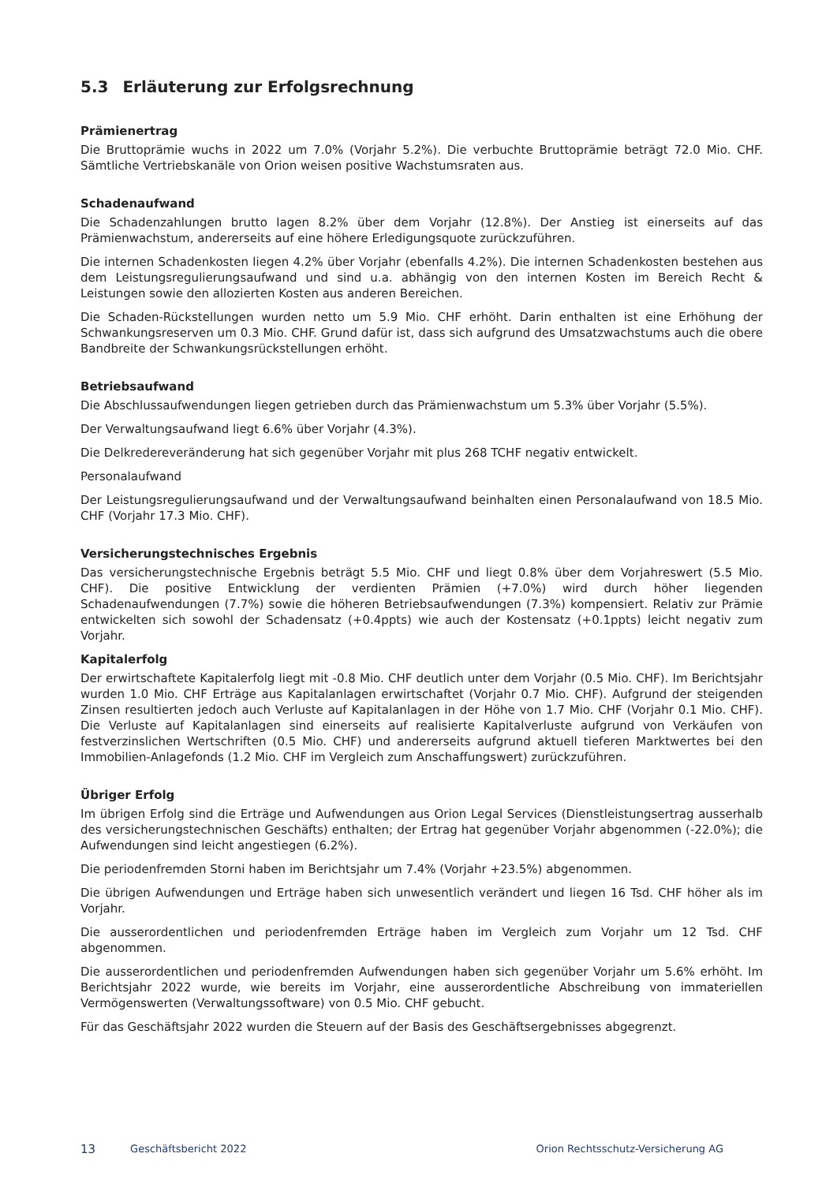5.3 Erläuterung zur Erfolgsrechnung
Prämienertrag
Die Bruttoprämie wuchs in 2022 um 7.0% (Vorjahr 5.2%). Die verbuchte Bruttoprämie beträgt 72.0 Mio. CHF. Sämtliche Vertriebskanäle von Orion weisen positive Wachstumsraten aus.
Schadenaufwand
Die Schadenzahlungen brutto lagen 8.2% über dem Vorjahr (12.8%). Der Anstieg ist einerseits auf das Prämienwachstum, andererseits auf eine höhere Erledigungsquote zurückzuführen.
Die internen Schadenkosten liegen 4.2% über Vorjahr (ebenfalls 4.2%). Die internen Schadenkosten bestehen aus dem Leistungsregulierungsaufwand und sind u.a. abhängig von den internen Kosten im Bereich Recht & Leistungen sowie den allozierten Kosten aus anderen Bereichen.
Die Schaden-Rückstellungen wurden netto um 5.9 Mio. CHF erhöht. Darin enthalten ist eine Erhöhung der Schwankungsreserven um 0.3 Mio. CHF. Grund dafür ist, dass sich aufgrund des Umsatzwachstums auch die obere Bandbreite der Schwankungsrückstellungen erhöht.
Betriebsaufwand
Die Abschlussaufwendungen liegen getrieben durch das Prämienwachstum um 5.3% über Vorjahr (5.5%).
Der Verwaltungsaufwand liegt 6.6% über Vorjahr (4.3%).
Die Delkredereveränderung hat sich gegenüber Vorjahr mit plus 268 TCHF negativ entwickelt.
Personalaufwand
Der Leistungsregulierungsaufwand und der Verwaltungsaufwand beinhalten einen Personalaufwand von 18.5 Mio. CHF (Vorjahr 17.3 Mio. CHF).
Versicherungstechnisches Ergebnis
Das versicherungstechnische Ergebnis beträgt 5.5 Mio. CHF und liegt 0.8% über dem Vorjahreswert (5.5 Mio. CHF). Die positive Entwicklung der verdienten Prämien (+7.0%) wird durch höher liegenden Schadenaufwendungen (7.7%) sowie die höheren Betriebsaufwendungen (7.3%) kompensiert. Relativ zur Prämie entwickelten sich sowohl der Schadensatz (+0.4ppts) wie auch der Kostensatz (+0.1ppts) leicht negativ zum Vorjahr.
Kapitalerfolg
Der erwirtschaftete Kapitalerfolg liegt mit -0.8 Mio. CHF deutlich unter dem Vorjahr (0.5 Mio. CHF). Im Berichtsjahr wurden 1.0 Mio. CHF Erträge aus Kapitalanlagen erwirtschaftet (Vorjahr 0.7 Mio. CHF). Aufgrund der steigenden Zinsen resultierten jedoch auch Verluste auf Kapitalanlagen in der Höhe von 1.7 Mio. CHF (Vorjahr 0.1 Mio. CHF). Die Verluste auf Kapitalanlagen sind einerseits auf realisierte Kapitalverluste aufgrund von Verkäufen von festverzinslichen Wertschriften (0.5 Mio. CHF) und andererseits aufgrund aktuell tieferen Marktwertes bei den Immobilien-Anlagefonds (1.2 Mio. CHF im Vergleich zum Anschaffungswert) zurückzuführen.
Übriger Erfolg
Im übrigen Erfolg sind die Erträge und Aufwendungen aus Orion Legal Services (Dienstleistungsertrag ausserhalb des versicherungstechnischen Geschäfts) enthalten; der Ertrag hat gegenüber Vorjahr abgenommen (-22.0%); die Aufwendungen sind leicht angestiegen (6.2%).
Die periodenfremden Storni haben im Berichtsjahr um 7.4% (Vorjahr +23.5%) abgenommen.
Die übrigen Aufwendungen und Erträge haben sich unwesentlich verändert und liegen 16 Tsd. CHF höher als im Vorjahr.
Die ausserordentlichen und periodenfremden Erträge haben im Vergleich zum Vorjahr um 12 Tsd. CHF abgenommen.
Die ausserordentlichen und periodenfremden Aufwendungen haben sich gegenüber Vorjahr um 5.6% erhöht. Im Berichtsjahr 2022 wurde, wie bereits im Vorjahr, eine ausserordentliche Abschreibung von immateriellen Vermögenswerten (Verwaltungssoftware) von 0.5 Mio. CHF gebucht.
Für das Geschäftsjahr 2022 wurden die Steuern auf der Basis des Geschäftsergebnisses abgegrenzt.
13 Geschäftsbericht 2022 Orion Rechtsschutz-Versicherung AG